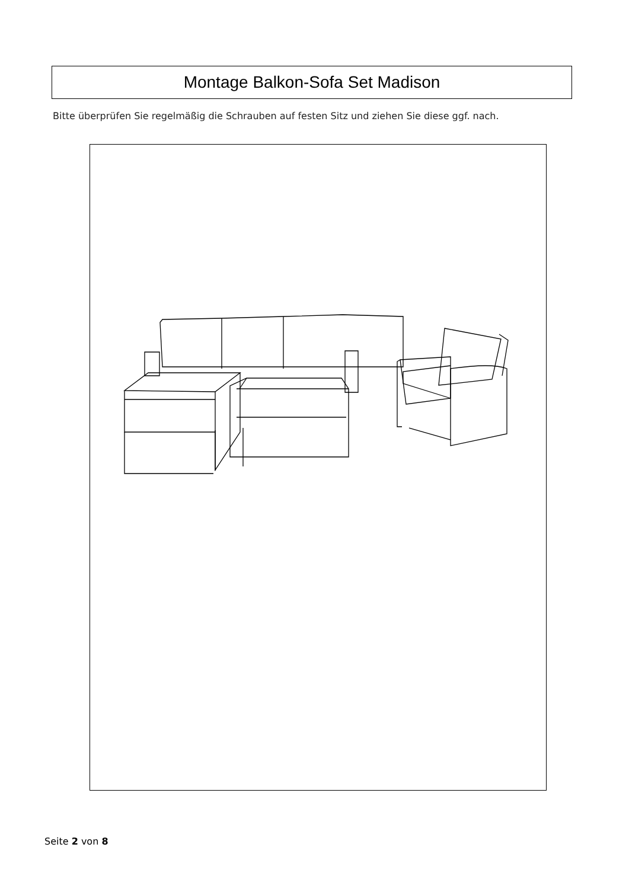Montage Balkon-Sofa Set Madison
Bitte überprüfen Sie regelmäßig die Schrauben auf festen Sitz und ziehen Sie diese ggf. nach.
Seite 2 von 8